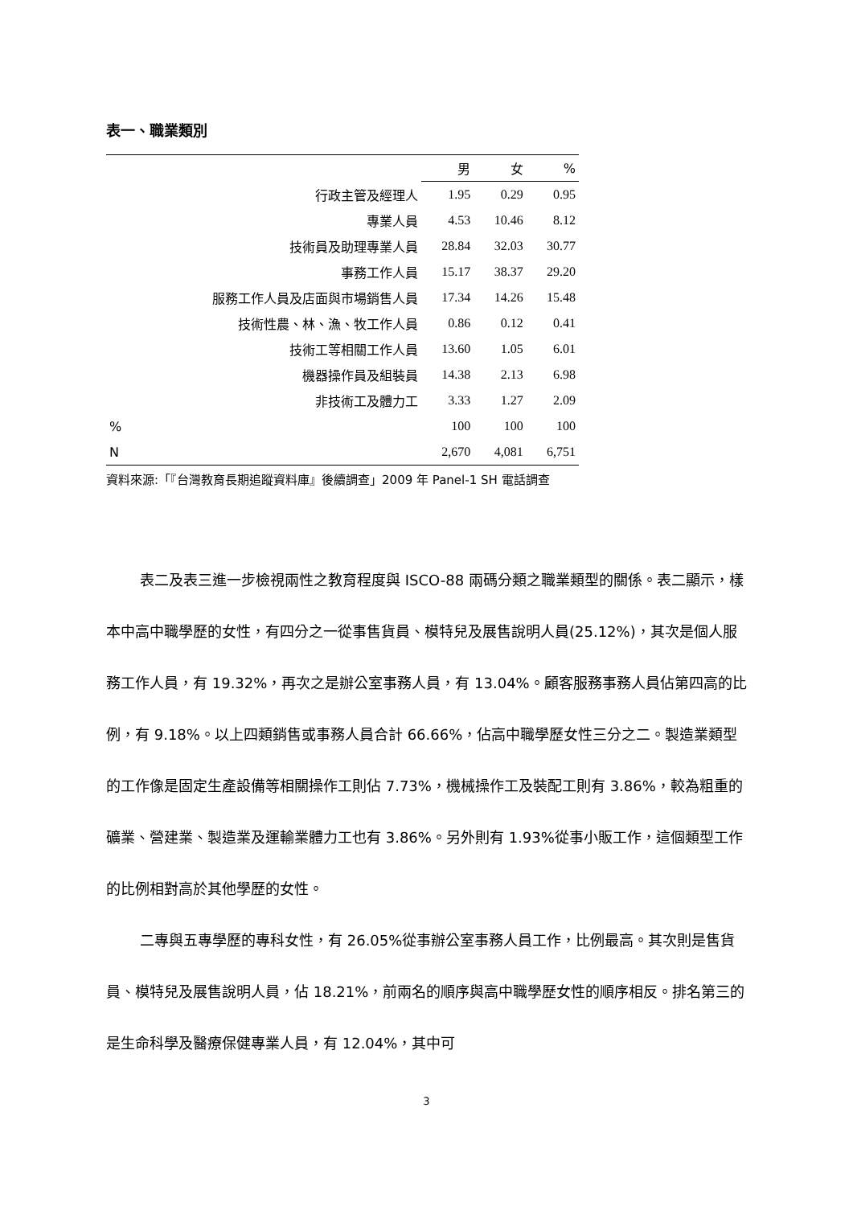表一、職業類別
| | 男 | 女 | % |
| --- | --- | --- | --- |
| 行政主管及經理人 | 1.95 | 0.29 | 0.95 |
| 專業人員 | 4.53 | 10.46 | 8.12 |
| 技術員及助理專業人員 | 28.84 | 32.03 | 30.77 |
| 事務工作人員 | 15.17 | 38.37 | 29.20 |
| 服務工作人員及店面與市場銷售人員 | 17.34 | 14.26 | 15.48 |
| 技術性農、林、漁、牧工作人員 | 0.86 | 0.12 | 0.41 |
| 技術工等相關工作人員 | 13.60 | 1.05 | 6.01 |
| 機器操作員及組裝員 | 14.38 | 2.13 | 6.98 |
| 非技術工及體力工 | 3.33 | 1.27 | 2.09 |
| % | 100 | 100 | 100 |
| N | 2,670 | 4,081 | 6,751 |
資料來源:「『台灣教育長期追蹤資料庫』後續調查」2009 年 Panel-1 SH 電話調查
表二及表三進一步檢視兩性之教育程度與 ISCO-88 兩碼分類之職業類型的關係。表二顯示，樣本中高中職學歷的女性，有四分之一從事售貨員、模特兒及展售說明人員(25.12%)，其次是個人服務工作人員，有 19.32%，再次之是辦公室事務人員，有 13.04%。顧客服務事務人員佔第四高的比例，有 9.18%。以上四類銷售或事務人員合計 66.66%，佔高中職學歷女性三分之二。製造業類型的工作像是固定生產設備等相關操作工則佔 7.73%，機械操作工及裝配工則有 3.86%，較為粗重的礦業、營建業、製造業及運輸業體力工也有 3.86%。另外則有 1.93%從事小販工作，這個類型工作的比例相對高於其他學歷的女性。
二專與五專學歷的專科女性，有 26.05%從事辦公室事務人員工作，比例最高。其次則是售貨員、模特兒及展售說明人員，佔 18.21%，前兩名的順序與高中職學歷女性的順序相反。排名第三的是生命科學及醫療保健專業人員，有 12.04%，其中可
3